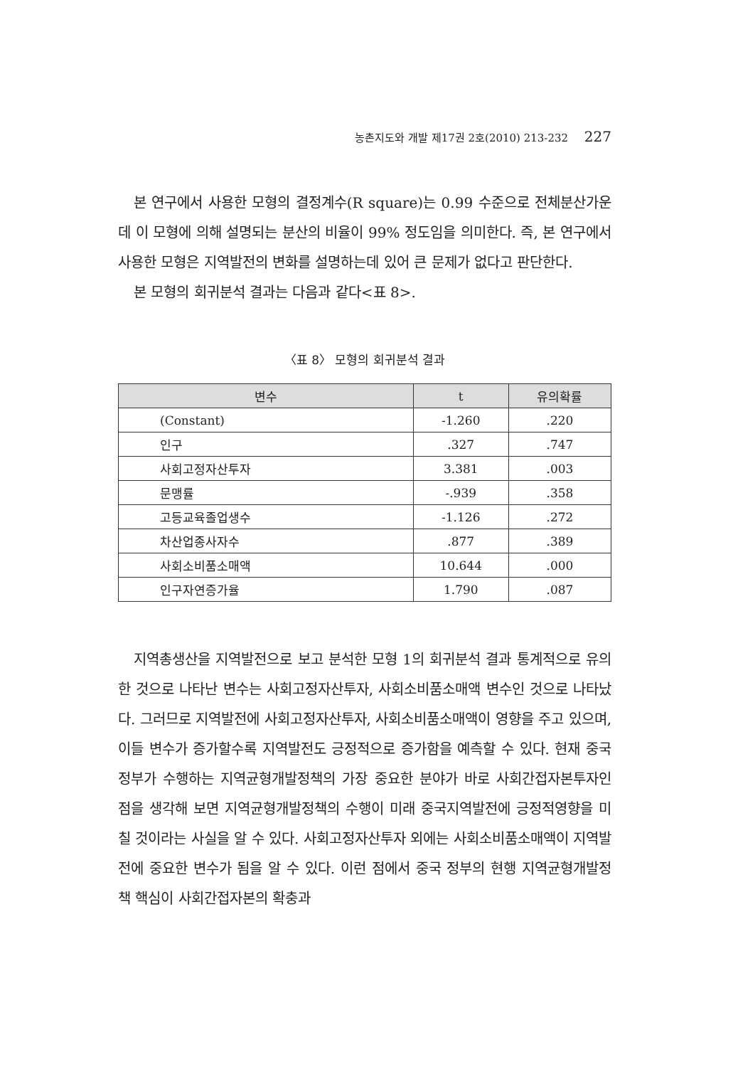농촌지도와 개발 제17권 2호(2010) 213-232 227
본 연구에서 사용한 모형의 결정계수(R square)는 0.99 수준으로 전체분산가운데 이 모형에 의해 설명되는 분산의 비율이 99% 정도임을 의미한다. 즉, 본 연구에서 사용한 모형은 지역발전의 변화를 설명하는데 있어 큰 문제가 없다고 판단한다.
본 모형의 회귀분석 결과는 다음과 같다<표 8>.
〈표 8〉 모형의 회귀분석 결과
| 변수 | t | 유의확률 |
| --- | --- | --- |
| (Constant) | -1.260 | .220 |
| 인구 | .327 | .747 |
| 사회고정자산투자 | 3.381 | .003 |
| 문맹률 | -.939 | .358 |
| 고등교육졸업생수 | -1.126 | .272 |
| 차산업종사자수 | .877 | .389 |
| 사회소비품소매액 | 10.644 | .000 |
| 인구자연증가율 | 1.790 | .087 |
지역총생산을 지역발전으로 보고 분석한 모형 1의 회귀분석 결과 통계적으로 유의한 것으로 나타난 변수는 사회고정자산투자, 사회소비품소매액 변수인 것으로 나타났다. 그러므로 지역발전에 사회고정자산투자, 사회소비품소매액이 영향을 주고 있으며, 이들 변수가 증가할수록 지역발전도 긍정적으로 증가함을 예측할 수 있다. 현재 중국 정부가 수행하는 지역균형개발정책의 가장 중요한 분야가 바로 사회간접자본투자인 점을 생각해 보면 지역균형개발정책의 수행이 미래 중국지역발전에 긍정적영향을 미칠 것이라는 사실을 알 수 있다. 사회고정자산투자 외에는 사회소비품소매액이 지역발전에 중요한 변수가 됨을 알 수 있다. 이런 점에서 중국 정부의 현행 지역균형개발정책 핵심이 사회간접자본의 확충과